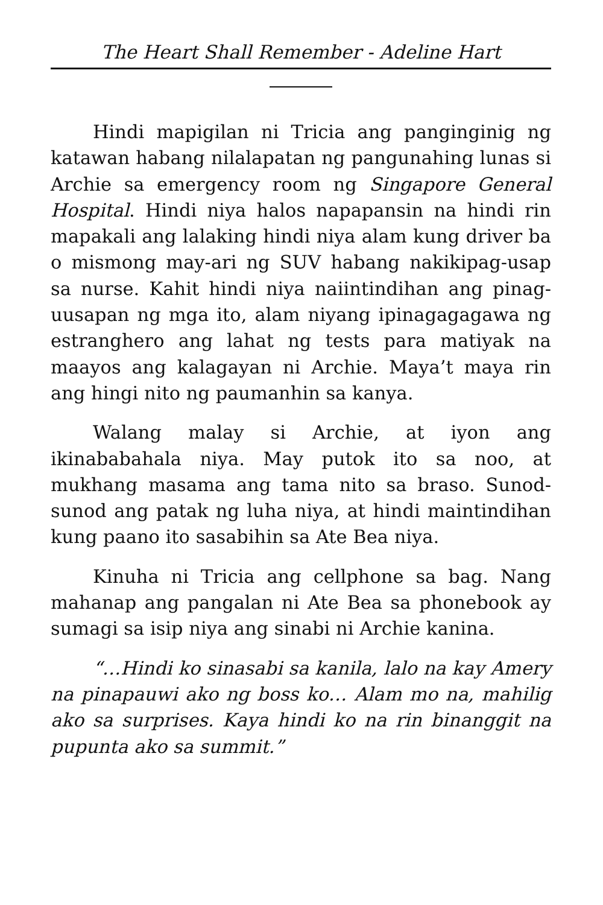The Heart Shall Remember - Adeline Hart
Hindi mapigilan ni Tricia ang panginginig ng katawan habang nilalapatan ng pangunahing lunas si Archie sa emergency room ng Singapore General Hospital. Hindi niya halos napapansin na hindi rin mapakali ang lalaking hindi niya alam kung driver ba o mismong may-ari ng SUV habang nakikipag-usap sa nurse. Kahit hindi niya naiintindihan ang pinag-uusapan ng mga ito, alam niyang ipinagagagawa ng estranghero ang lahat ng tests para matiyak na maayos ang kalagayan ni Archie. Maya’t maya rin ang hingi nito ng paumanhin sa kanya.
Walang malay si Archie, at iyon ang ikinababahala niya. May putok ito sa noo, at mukhang masama ang tama nito sa braso. Sunod-sunod ang patak ng luha niya, at hindi maintindihan kung paano ito sasabihin sa Ate Bea niya.
Kinuha ni Tricia ang cellphone sa bag. Nang mahanap ang pangalan ni Ate Bea sa phonebook ay sumagi sa isip niya ang sinabi ni Archie kanina.
“…Hindi ko sinasabi sa kanila, lalo na kay Amery na pinapauwi ako ng boss ko… Alam mo na, mahilig ako sa surprises. Kaya hindi ko na rin binanggit na pupunta ako sa summit.”